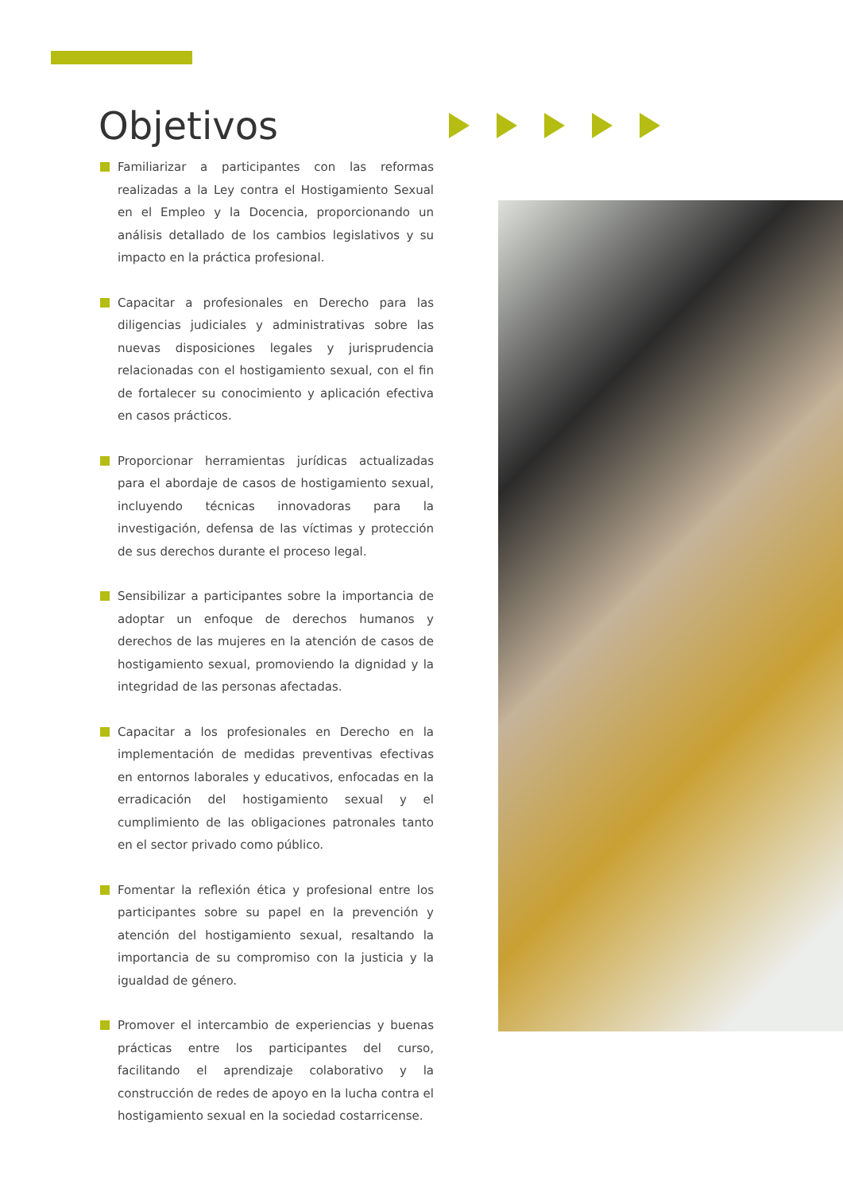Objetivos
Familiarizar a participantes con las reformas realizadas a la Ley contra el Hostigamiento Sexual en el Empleo y la Docencia, proporcionando un análisis detallado de los cambios legislativos y su impacto en la práctica profesional.
Capacitar a profesionales en Derecho para las diligencias judiciales y administrativas sobre las nuevas disposiciones legales y jurisprudencia relacionadas con el hostigamiento sexual, con el fin de fortalecer su conocimiento y aplicación efectiva en casos prácticos.
Proporcionar herramientas jurídicas actualizadas para el abordaje de casos de hostigamiento sexual, incluyendo técnicas innovadoras para la investigación, defensa de las víctimas y protección de sus derechos durante el proceso legal.
Sensibilizar a participantes sobre la importancia de adoptar un enfoque de derechos humanos y derechos de las mujeres en la atención de casos de hostigamiento sexual, promoviendo la dignidad y la integridad de las personas afectadas.
Capacitar a los profesionales en Derecho en la implementación de medidas preventivas efectivas en entornos laborales y educativos, enfocadas en la erradicación del hostigamiento sexual y el cumplimiento de las obligaciones patronales tanto en el sector privado como público.
Fomentar la reflexión ética y profesional entre los participantes sobre su papel en la prevención y atención del hostigamiento sexual, resaltando la importancia de su compromiso con la justicia y la igualdad de género.
Promover el intercambio de experiencias y buenas prácticas entre los participantes del curso, facilitando el aprendizaje colaborativo y la construcción de redes de apoyo en la lucha contra el hostigamiento sexual en la sociedad costarricense.